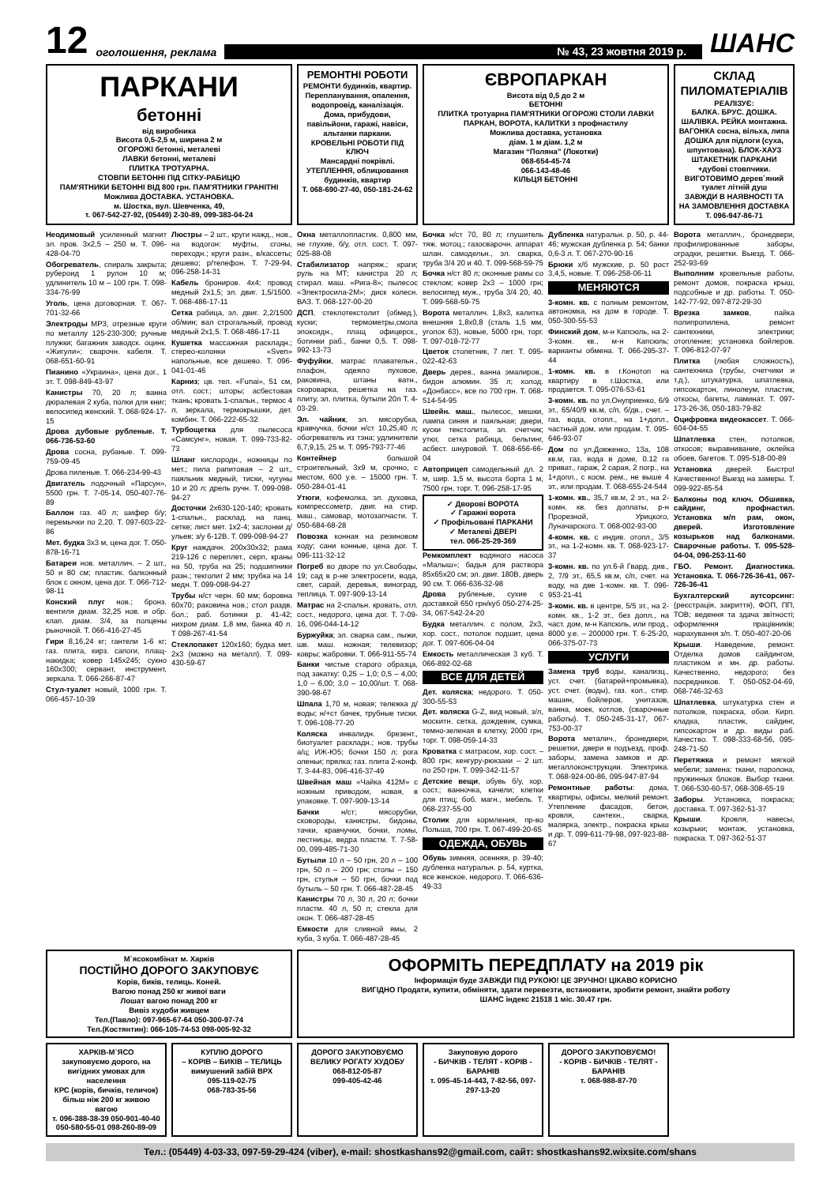12 оголошення, реклама № 43, 23 жовтня 2019 р. ШАНС
ПАРКАНИ
бетонні
від виробника
Висота 0,5-2,5 м, ширина 2 м
ОГОРОЖІ бетонні, металеві
ЛАВКИ бетонні, металеві
ПЛИТКА ТРОТУАРНА.
СТОВПИ БЕТОННІ ПІД СІТКУ-РАБИЦЮ
ПАМ'ЯТНИКИ БЕТОННІ ВІД 800 грн. ПАМ'ЯТНИКИ ГРАНІТНІ
Можлива ДОСТАВКА. УСТАНОВКА.
м. Шостка, вул. Шевченка, 49,
т. 067-542-27-92, (05449) 2-30-89, 099-383-04-24
РЕМОНТНІ РОБОТИ
РЕМОНТИ будинків, квартир. Перепланування, опалення, водопровід, каналізація. Дома, прибудови, павільйони, гаражі, навіси, альтанки паркани.
КРОВЕЛЬНІ РОБОТИ ПІД КЛЮЧ
Мансардні покрівлі. УТЕПЛЕННЯ, облицювання будинків, квартир
Т. 068-690-27-40, 050-181-24-62
ЄВРОПАРКАН
Висота від 0,5 до 2 м
БЕТОННІ
ПЛИТКА тротуарна ПАМ'ЯТНИКИ ОГОРОЖІ СТОЛИ ЛАВКИ
ПАРКАН, ВОРОТА, КАЛИТКИ з профнастилу
Можлива доставка, установка
діам. 1 м діам. 1,2 м
Магазин “Поляна” (Локотки)
068-654-45-74
066-143-48-46
КІЛЬЦЯ БЕТОННІ
СКЛАД ПИЛОМАТЕРІАЛІВ
РЕАЛІЗУЄ:
БАЛКА. БРУС. ДОШКА. ШАЛІВКА. РЕЙКА монтажна. ВАГОНКА сосна, вільха, липа ДОШКА для підлоги (суха, шпунтована). БЛОК-ХАУЗ ШТАКЕТНИК ПАРКАНИ +дубові стовпчики.
ВИГОТОВИМО дерев`яний туалет літній душ
ЗАВЖДИ В НАЯВНОСТІ ТА НА ЗАМОВЛЕННЯ ДОСТАВКА
Т. 096-947-86-71
Неодимовый усиленный магнит эл. пров. 3х2,5 – 250 м. Т. 096-428-04-70
Обогреватель, спираль закрыта; рубероид 1 рулон 10 м; удлинитель 10 м – 100 грн. Т. 098-334-76-99
Уголь, цена договорная. Т. 067-701-32-66
Электроды МРЗ, отрезные круги по металлу 125-230-300; ручные плужки; багажник заводск. оцинк. «Жигули»; сварочн. кабеля. Т. 068-651-60-91
Пианино «Украина», цена дог., 1 эт. Т. 098-849-43-97
Канистры 70, 20 л; ванна дюралевая 2 куба, полки для книг; велосипед женский. Т. 068-924-17-15
Дрова дубовые рубленые. Т. 066-736-53-60
Дрова сосна, рубаные. Т. 099-759-09-45
Дрова пиленые. Т. 066-234-99-43
Двигатель лодочный «Парсун», 5500 грн. Т. 7-05-14, 050-407-76-89
Баллон газ. 40 л; шифер б/у; перемычки по 2,20. Т. 097-603-22-86
Мет. будка 3х3 м, цена дог. Т. 050-878-16-71
Батареи нов. металлич. – 2 шт., 50 и 80 см; пластик. балконный блок с окном, цена дог. Т. 066-712-98-11
Конский плуг нов.; бронз. вентиля диам. 32,25 нов. и обр. клап. диам. 3/4, за полцены рыночной. Т. 066-416-27-45
Гири 8,16,24 кг; гантели 1-6 кг; газ. плита, кирз. сапоги, плащ-накидка; ковер 145х245; сукно 160х300; сервант, инструмент, зеркала. Т. 066-266-87-47
Стул-туалет новый, 1000 грн. Т. 066-457-10-39
Люстры – 2 шт., круги нажд., нов., на водогон: муфты, сгоны, переходн.; круги разн., в/кассеты; дешево; р/телефон. Т. 7-29-94, 096-258-14-31
Кабель брониров. 4х4; провод медный 2х1,5; эл. двиг. 1,5/1500. Т. 068-486-17-11
Сетка рабица, эл. двиг. 2,2/1500 об/мин; вал строгальный, провод медный 2х1,5. Т. 068-486-17-11
Кушетка массажная раскладн.; стерео-колонки «Sven» напольные, все дешево. Т. 096-041-01-46
Карниз; цв. тел. «Funai», 51 см, отл. сост.; шторы; асбестовая ткань; кровать 1-спальн., термос 4 л, зеркала, термокрышки, дет. комбин. Т. 066-222-65-32
Турбощетка для пылесоса «Самсунг», новая. Т. 099-733-82-73
Шланг кислородн., ножницы по мет.; пила рапитовая – 2 шт., паяльник медный, тиски, чугуны 10 и 20 л; дрель ручн. Т. 099-098-94-27
Досточки 2х630-120-140; кровать 1-спальн., расклад. на панц. сетке; лист мет. 1х2-4; заслонки д/ульев; з/у 6-12В. Т. 099-098-94-27
Круг наждачн. 200х30х32; рама 219-126 с переплет., серп, краны на 50, труба на 25; подшипники разн.; текголит 2 мм; трубка на 14 медн. Т. 099-098-94-27
Трубы н/ст черн. 60 мм; боровна 60х70; раковина нов.; стол раздв. бол.; раб. ботинки р. 41-42; нихром диам. 1,8 мм, банка 40 л. Т 098-267-41-54
Стеклопакет 120х160; будка мет. 2х3 (можно на металл). Т. 099-430-59-67
Окна металлопластик. 0,800 мм, не глухие, б/у, отл. сост. Т. 097-025-88-08
Стабилизатор напряж.; краги; руль на МТ; канистра 20 л; стирал. маш. «Рига-8»; пылесос «Электросила-2М»; диск колесн. ВАЗ. Т. 068-127-00-20
ДСП, стеклотекстолит (обмед.), куски; термометры,смола эпоксидн., плащ офицерск., ботинки раб., банки 0,5. Т. 098-992-13-73
Фуфуйки, матрас плавательн., плафон, одеяло пуховое, раковина, штаны ватн., скороварка, решетка на газ. плиту, эл. плитка, бутыли 20л Т. 4-03-29.
Эл. чайник, эл. мясорубка, кравчучка, бочки н/ст 10,25,40 л; обогреватель из тэна; удлинители 6,7,9,15, 25 м. Т. 095-793-77-46
Контейнер большой строительный, 3х9 м, срочно, с местом, 600 у.е. – 15000 грн. Т. 050-284-01-41
Утюги, кофемолка, эл. духовка, компрессометр, двиг. на стир. маш., самовар, мотозапчасти. Т. 050-684-68-28
Повозка конная на резиновом ходу; сани конные, цена дог. Т. 096-111-32-12
Погреб во дворе по ул.Свободы, 19; сад в р-не электросети, вода, свет, сарай, деревья, виноград, теплица. Т. 097-909-13-14
Матрас на 2-спальн. кровать, отл. сост., недорого, цена дог. Т. 7-09-16, 096-044-14-12
Буржуйка; эл. сварка сам., лыжи, шв. маш. ножная; телевизор; ковры; жабровки. Т. 066-911-55-74
Банки чистые старого образца, под закатку: 0,25 – 1,0; 0,5 – 4,00; 1,0 – 6,00; 3,0 – 10,00/шт. Т. 068-390-98-67
Шпала 1,70 м, новая; тележка д/воды; н/+ст бачек, трубные тиски. Т. 096-108-77-20
Коляска инвалидн. брезент., биотуалет раскладн.; нов. трубы а/ц; ИЖ-Ю5; бочки 150 л; рога оленьи; прялка; газ. плита 2-конф. Т. 3-44-83, 096-416-37-49
Швейная маш «Чайка 412М» с ножным приводом, новая, в упаковке. Т. 097-909-13-14
Бачки н/ст; мясорубки, сковороды, канистры, бидоны, тачки, кравчучки, бочки, ломы, лестницы, ведра пластм. Т. 7-58-00, 099-485-71-30
Бутыли 10 л – 50 грн, 20 л – 100 грн, 50 л – 200 грн; столы – 150 грн, стулья – 50 грн, бочки под бутыль – 50 грн. Т. 066-487-28-45
Канистры 70 л, 30 л, 20 л; бочки пластм. 40 л, 50 л; стекла для окон. Т. 066-487-28-45
Емкости для сливной ямы, 2 куба, 3 куба. Т. 066-487-28-45
Бочка н/ст 70, 80 л; глушитель тяж. мотоц.; газосварочн. аппарат шлан. самодельн., эл. сварка, труба 3/4 20 и 40. Т. 099-568-59-75
Бочка н/ст 80 л; оконные рамы со стеклом; ковер 2х3 – 1000 грн; велосипед муж., труба 3/4 20, 40. Т. 099-568-59-75
Ворота металлич. 1,8х3, калитка внешняя 1,8х0,8 (сталь 1,5 мм, уголок 63), новые, 5000 грн, торг. Т. 097-018-72-77
Цветок столетник, 7 лет. Т. 095-022-42-63
Дверь дерев., ванна эмалиров., бидон алюмин. 35 л; холод. «Донбасс», все по 700 грн. Т. 068-514-54-95
Швейн. маш., пылесос, мешки, лампа синяя и паяльная; двери, куски текстолита, эл. счетчик; утюг, сетка рабица, бельтинг, асбест. шнуровой. Т. 068-656-66-04
Автоприцеп самодельный дл. 2 м, шир. 1,5 м, высота борта 1 м, 7500 грн, торг. Т. 096-258-17-95
✓ Дворові ВОРОТА
✓ Гаражні ворота
✓ Профільовані ПАРКАНИ
✓ Металеві ДВЕРІ
тел. 066-25-29-369
Ремкомплект водяного насоса «Малыш»; бадья для раствора 85х65х20 см; эл. двиг. 180В, дверь 90 см. Т. 066-636-32-98
Дрова рубленые, сухие с доставкой 650 грн/куб 050-274-25-34, 067-542-24-20
Будка металлич. с полом, 2х3, хор. сост., потолок подшит, цена дог. Т. 097-606-04-04
Емкость металлическая 3 куб. Т. 066-892-02-68
ВСЕ ДЛЯ ДЕТЕЙ
Дет. коляска; недорого. Т. 050-300-55-53
Дет. коляска G-Z, вид новый, з/л, москитн. сетка, дождевик, сумка, темно-зеленая в клетку, 2000 грн, торг. Т. 098-059-14-33
Кроватка с матрасом, хор. сост. – 800 грн; кенгуру-рюкзаки – 2 шт. по 250 грн. Т. 099-342-11-57
Детские вещи, обувь б/у, хор. сост.; ванночка, качели; клетки для птиц; боб. магн., мебель. Т. 068-237-55-00
Столик для кормления, пр-во Польша, 700 грн. Т. 067-499-20-65
ОДЕЖДА, ОБУВЬ
Обувь зимняя, осенняя, р. 39-40; дубленка натуральн. р. 54, куртка, все женское, недорого. Т. 066-636-49-33
Дубленка натуральн. р. 50, р. 44-46; мужская дубленка р. 54; банки 0,6-3 л. Т. 067-270-90-16
Брюки х/б мужские, р. 50 рост 3,4,5, новые. Т. 096-258-06-11
МЕНЯЮТСЯ
3-комн. кв. с полным ремонтом, автономка, на дом в городе. Т. 050-300-55-53
Финский дом, м-н Капсюль, на 2-3-комн. кв., м-н Капсюль; варианты обмена. Т. 066-295-37-44
1-комн. кв. в г.Конотоп на квартиру в г.Шостка, или продается. Т. 095-076-53-61
3-комн. кв. по ул.Онуприенко, 6/9 эт., 65/40/9 кв.м, с/п, б/дв., счет. – газ, вода, отопл., на 1+допл., частный дом, или продам. Т. 095-646-93-07
Дом по ул.Довженко, 13а, 108 кв.м, газ, вода в доме, 0.12 га приват., гараж, 2 сарая, 2 погр., на 1+допл., с косм. рем., не выше 4 эт., или продам. Т. 068-655-24-544
1-комн. кв., 35,7 кв.м, 2 эт., на 2-комн. кв. без доплаты, р-н Прорезной, Урицкого, Луначарского. Т. 068-002-93-00
4-комн. кв. с индив. отопл., 3/5 эт., на 1-2-комн. кв. Т. 068-923-17-37
3-комн. кв. по ул.6-й Гвард. див., 2, 7/9 эт., 65,5 кв.м, с/п, счет. на воду, на две 1-комн. кв. Т. 096-953-21-41
3-комн. кв. в центре, 5/5 эт., на 2-комн. кв., 1-2 эт., без допл., на част. дом, м-н Капсюль, или прод., 8000 у.е. – 200000 грн. Т. 6-25-20, 066-375-07-73
УСЛУГИ
Замена труб воды, канализц., уст. счет. (батарей+промывка), уст. счет. (воды), газ. кол., стир. машин, бойлеров, унитазов, ванна, моек, котлов, (сварочные работы). Т. 050-245-31-17, 067-753-00-37
Ворота металич., бронедвери, решетки, двери в подъезд, проф. заборы, замена замков и др. металлоконструкции. Электрика. Т. 068-924-00-86, 095-947-87-94
Ремонтные работы: дома, квартиры, офисы, мелкий ремонт. Утепление фасадов, бетон, кровля, сантехн., сварка, малярка, электр., покраска крыш и др. Т. 099-611-79-98, 097-923-88-67
Ворота металлич., бронедвери, профилированные заборы, оградки, решетки. Выезд. Т. 066-252-93-69
Выполним кровельные работы, ремонт домов, покраска крыш, подсобные и др. работы. Т. 050-142-77-92, 097-872-29-30
Врезка замков, пайка полипропилена, ремонт сантехники, электрики; отопление; установка бойлеров. Т. 096-812-07-97
Плитка (любая сложность), сантехника (трубы, счетчики и т.д.), штукатурка, шпатлевка, гипсокартон, линолеум, пластик, откосы, багеты, ламинат. Т. 097-173-26-36, 050-183-79-82
Оцифровка видеокассет. Т. 066-604-04-55
Шпатлевка стен, потолков, откосов; выравнивание, оклейка обоев, багетов. Т. 095-518-00-89
Установка дверей. Быстро! Качественно! Выезд на замеры. Т. 099-922-85-54
Балконы под ключ. Обшивка, сайдинг, профнастил. Установка м/п рам, окон, дверей. Изготовление козырьков над балконами. Сварочные работы. Т. 095-528-04-04, 096-253-11-60
ГБО. Ремонт. Диагностика. Установка. Т. 066-726-36-41, 067-726-36-41
Бухгалтерский аутсорсинг: (реєстрація, закриття), ФОП, ПП, ТОВ; ведення та здача звітності; оформлення працівників; нарахування з/п. Т. 050-407-20-06
Крыши. Наведение, ремонт. Отделка домов сайдингом, пластиком и мн. др. работы. Качественно, недорого; без посредников. Т. 050-052-04-69, 068-746-32-63
Шпатлевка, штукатурка стен и потолков, покраска, обои. Кирп. кладка, пластик, сайдинг, гипсокартон и др. виды раб. Качество. Т. 098-333-68-56, 095-248-71-50
Перетяжка и ремонт мягкой мебели; замена: ткани, поролона, пружинных блоков. Выбор ткани. Т. 066-530-60-57, 068-308-65-19
Заборы. Установка, покраска; доставка. Т. 097-362-51-37
Крыши. Кровля, навесы, козырьки; монтаж, установка, покраска. Т. 097-362-51-37
М`ясокомбінат м. Харків
ПОСТІЙНО ДОРОГО ЗАКУПОВУЄ
Корів, биків, телиць. Коней.
Вагою понад 250 кг живої ваги
Лошат вагою понад 200 кг
Вивіз худоби живцем
Тел.(Павло): 097-965-67-64 050-300-97-74
Тел.(Костянтин): 066-105-74-53 098-005-92-32
ОФОРМІТЬ ПЕРЕДПЛАТУ на 2019 рік
Інформація буде ЗАВЖДИ ПІД РУКОЮ! ЦЕ ЗРУЧНО! ЦІКАВО КОРИСНО
ВИГІДНО Продати, купити, обміняти, здати перевезти, встановити, зробити ремонт, знайти роботу
ШАНС індекс 21518 1 міс. 30.47 грн.
ХАРКІВ-М`ЯСО
закуповуємо дорого, на вигідних умовах для населення
КРС (корів, бичків, теличок) більш ніж 200 кг живою вагою
т. 096-388-38-39 050-901-40-40 050-580-55-01 098-260-89-09
КУПЛЮ ДОРОГО
– КОРІВ – БИКІВ – ТЕЛИЦЬ
вимушений забій ВРХ
095-119-02-75
068-783-35-56
ДОРОГО ЗАКУПОВУЄМО
ВЕЛИКУ РОГАТУ ХУДОБУ
068-812-05-87
099-405-42-46
Закуповую дорого
- БИЧКІВ - ТЕЛЯТ - КОРІВ - БАРАНІВ
т. 095-45-14-443, 7-82-56, 097-297-13-20
ДОРОГО ЗАКУПОВУЄМО!
- КОРІВ - БИЧКІВ - ТЕЛЯТ - БАРАНІВ
т. 068-988-87-70
Тел.: (05449) 4-03-33, 097-59-29-424 (viber), e-mail: shostkashans92@gmail.com, сайт: shostkashans92.wixsite.com/shans